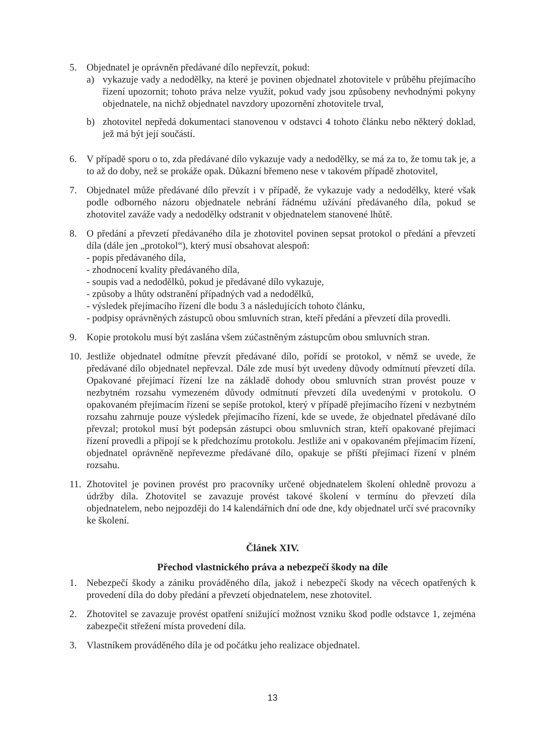5. Objednatel je oprávněn předávané dílo nepřevzít, pokud:
a) vykazuje vady a nedodělky, na které je povinen objednatel zhotovitele v průběhu přejímacího řízení upozornit; tohoto práva nelze využít, pokud vady jsou způsobeny nevhodnými pokyny objednatele, na nichž objednatel navzdory upozornění zhotovitele trval,
b) zhotovitel nepředá dokumentaci stanovenou v odstavci 4 tohoto článku nebo některý doklad, jež má být její součástí.
6. V případě sporu o to, zda předávané dílo vykazuje vady a nedodělky, se má za to, že tomu tak je, a to až do doby, než se prokáže opak. Důkazní břemeno nese v takovém případě zhotovitel,
7. Objednatel může předávané dílo převzít i v případě, že vykazuje vady a nedodělky, které však podle odborného názoru objednatele nebrání řádnému užívání předávaného díla, pokud se zhotovitel zaváže vady a nedodělky odstranit v objednatelem stanovené lhůtě.
8. O předání a převzetí předávaného díla je zhotovitel povinen sepsat protokol o předání a převzetí díla (dále jen „protokol“), který musí obsahovat alespoň:
- popis předávaného díla,
- zhodnocení kvality předávaného díla,
- soupis vad a nedodělků, pokud je předávané dílo vykazuje,
- způsoby a lhůty odstranění případných vad a nedodělků,
- výsledek přejímacího řízení dle bodu 3 a následujících tohoto článku,
- podpisy oprávněných zástupců obou smluvních stran, kteří předání a převzetí díla provedli.
9. Kopie protokolu musí být zaslána všem zúčastněným zástupcům obou smluvních stran.
10.
Jestliže objednatel odmítne převzít předávané dílo, pořídí se protokol, v němž se uvede, že předávané dílo objednatel nepřevzal. Dále zde musí být uvedeny důvody odmítnutí převzetí díla. Opakované přejímací řízení lze na základě dohody obou smluvních stran provést pouze v nezbytném rozsahu vymezeném důvody odmítnutí převzetí díla uvedenými v protokolu. O opakovaném přejímacím řízení se sepíše protokol, který v případě přejímacího řízení v nezbytném rozsahu zahrnuje pouze výsledek přejímacího řízení, kde se uvede, že objednatel předávané dílo převzal; protokol musí být podepsán zástupci obou smluvních stran, kteří opakované přejímací řízení provedli a připojí se k předchozímu protokolu. Jestliže ani v opakovaném přejímacím řízení, objednatel oprávněně nepřevezme předávané dílo, opakuje se příští přejímací řízení v plném rozsahu.
11.
Zhotovitel je povinen provést pro pracovníky určené objednatelem školení ohledně provozu a údržby díla. Zhotovitel se zavazuje provést takové školení v termínu do převzetí díla objednatelem, nebo nejpozději do 14 kalendářních dní ode dne, kdy objednatel určí své pracovníky ke školení.
Článek XIV.
Přechod vlastnického práva a nebezpečí škody na díle
1. Nebezpečí škody a zániku prováděného díla, jakož i nebezpečí škody na věcech opatřených k provedení díla do doby předání a převzetí objednatelem, nese zhotovitel.
2. Zhotovitel se zavazuje provést opatření snižující možnost vzniku škod podle odstavce 1, zejména zabezpečit střežení místa provedení díla.
3. Vlastníkem prováděného díla je od počátku jeho realizace objednatel.
13